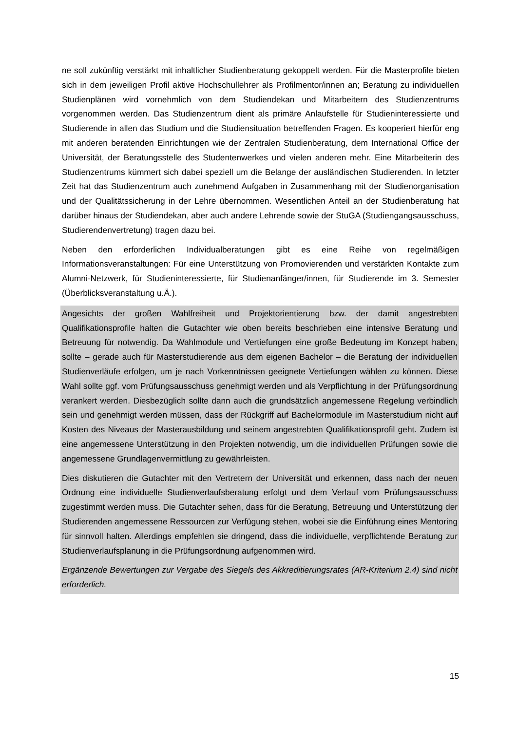ne soll zukünftig verstärkt mit inhaltlicher Studienberatung gekoppelt werden. Für die Masterprofile bieten sich in dem jeweiligen Profil aktive Hochschullehrer als Profilmentor/innen an; Beratung zu individuellen Studienplänen wird vornehmlich von dem Studiendekan und Mitarbeitern des Studienzentrums vorgenommen werden. Das Studienzentrum dient als primäre Anlaufstelle für Studieninteressierte und Studierende in allen das Studium und die Studiensituation betreffenden Fragen. Es kooperiert hierfür eng mit anderen beratenden Einrichtungen wie der Zentralen Studienberatung, dem International Office der Universität, der Beratungsstelle des Studentenwerkes und vielen anderen mehr. Eine Mitarbeiterin des Studienzentrums kümmert sich dabei speziell um die Belange der ausländischen Studierenden. In letzter Zeit hat das Studienzentrum auch zunehmend Aufgaben in Zusammenhang mit der Studienorganisation und der Qualitätssicherung in der Lehre übernommen. Wesentlichen Anteil an der Studienberatung hat darüber hinaus der Studiendekan, aber auch andere Lehrende sowie der StuGA (Studiengangsausschuss, Studierendenvertretung) tragen dazu bei.
Neben den erforderlichen Individualberatungen gibt es eine Reihe von regelmäßigen Informationsveranstaltungen: Für eine Unterstützung von Promovierenden und verstärkten Kontakte zum Alumni-Netzwerk, für Studieninteressierte, für Studienanfänger/innen, für Studierende im 3. Semester (Überblicksveranstaltung u.Ä.).
Angesichts der großen Wahlfreiheit und Projektorientierung bzw. der damit angestrebten Qualifikationsprofile halten die Gutachter wie oben bereits beschrieben eine intensive Beratung und Betreuung für notwendig. Da Wahlmodule und Vertiefungen eine große Bedeutung im Konzept haben, sollte – gerade auch für Masterstudierende aus dem eigenen Bachelor – die Beratung der individuellen Studienverläufe erfolgen, um je nach Vorkenntnissen geeignete Vertiefungen wählen zu können. Diese Wahl sollte ggf. vom Prüfungsausschuss genehmigt werden und als Verpflichtung in der Prüfungsordnung verankert werden. Diesbezüglich sollte dann auch die grundsätzlich angemessene Regelung verbindlich sein und genehmigt werden müssen, dass der Rückgriff auf Bachelormodule im Masterstudium nicht auf Kosten des Niveaus der Masterausbildung und seinem angestrebten Qualifikationsprofil geht. Zudem ist eine angemessene Unterstützung in den Projekten notwendig, um die individuellen Prüfungen sowie die angemessene Grundlagenvermittlung zu gewährleisten.
Dies diskutieren die Gutachter mit den Vertretern der Universität und erkennen, dass nach der neuen Ordnung eine individuelle Studienverlaufsberatung erfolgt und dem Verlauf vom Prüfungsausschuss zugestimmt werden muss. Die Gutachter sehen, dass für die Beratung, Betreuung und Unterstützung der Studierenden angemessene Ressourcen zur Verfügung stehen, wobei sie die Einführung eines Mentoring für sinnvoll halten. Allerdings empfehlen sie dringend, dass die individuelle, verpflichtende Beratung zur Studienverlaufsplanung in die Prüfungsordnung aufgenommen wird.
Ergänzende Bewertungen zur Vergabe des Siegels des Akkreditierungsrates (AR-Kriterium 2.4) sind nicht erforderlich.
15